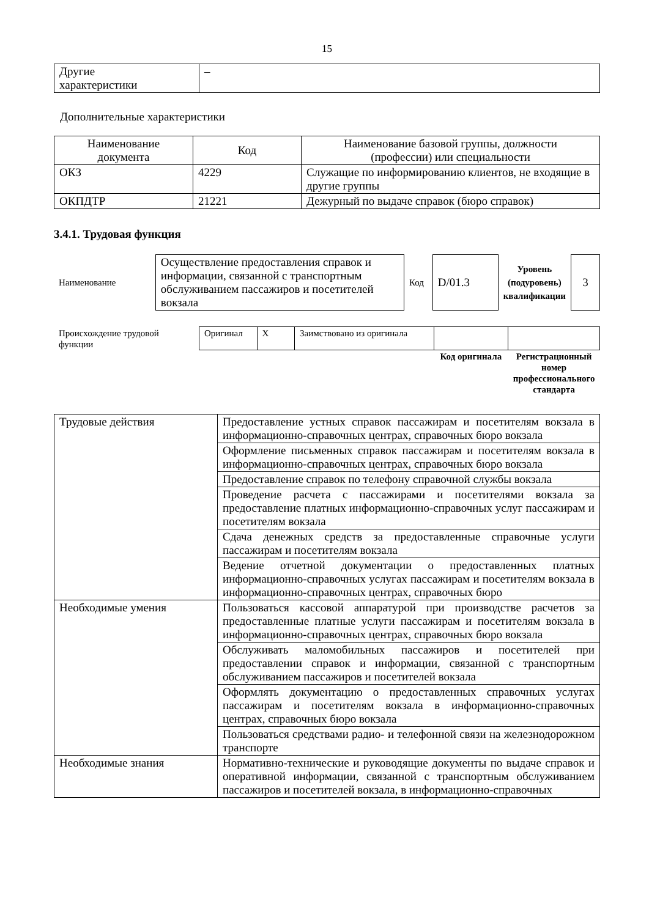15
| Другие характеристики | – |
Дополнительные характеристики
| Наименование документа | Код | Наименование базовой группы, должности (профессии) или специальности |
| --- | --- | --- |
| ОКЗ | 4229 | Служащие по информированию клиентов, не входящие в другие группы |
| ОКПДТР | 21221 | Дежурный по выдаче справок (бюро справок) |
3.4.1. Трудовая функция
| Наименование | Осуществление предоставления справок и информации, связанной с транспортным обслуживанием пассажиров и посетителей вокзала | Код | D/01.3 | Уровень (подуровень) квалификации | 3 |
| Происхождение трудовой функции | Оригинал | X | Заимствовано из оригинала | | |
| | | | | Код оригинала | Регистрационный номер профессионального стандарта |
| Трудовые действия | Предоставление устных справок пассажирам и посетителям вокзала в информационно-справочных центрах, справочных бюро вокзала |
| | Оформление письменных справок пассажирам и посетителям вокзала в информационно-справочных центрах, справочных бюро вокзала |
| | Предоставление справок по телефону справочной службы вокзала |
| | Проведение расчета с пассажирами и посетителями вокзала за предоставление платных информационно-справочных услуг пассажирам и посетителям вокзала |
| | Сдача денежных средств за предоставленные справочные услуги пассажирам и посетителям вокзала |
| | Ведение отчетной документации о предоставленных платных информационно-справочных услугах пассажирам и посетителям вокзала в информационно-справочных центрах, справочных бюро |
| Необходимые умения | Пользоваться кассовой аппаратурой при производстве расчетов за предоставленные платные услуги пассажирам и посетителям вокзала в информационно-справочных центрах, справочных бюро вокзала |
| | Обслуживать маломобильных пассажиров и посетителей при предоставлении справок и информации, связанной с транспортным обслуживанием пассажиров и посетителей вокзала |
| | Оформлять документацию о предоставленных справочных услугах пассажирам и посетителям вокзала в информационно-справочных центрах, справочных бюро вокзала |
| | Пользоваться средствами радио- и телефонной связи на железнодорожном транспорте |
| Необходимые знания | Нормативно-технические и руководящие документы по выдаче справок и оперативной информации, связанной с транспортным обслуживанием пассажиров и посетителей вокзала, в информационно-справочных |